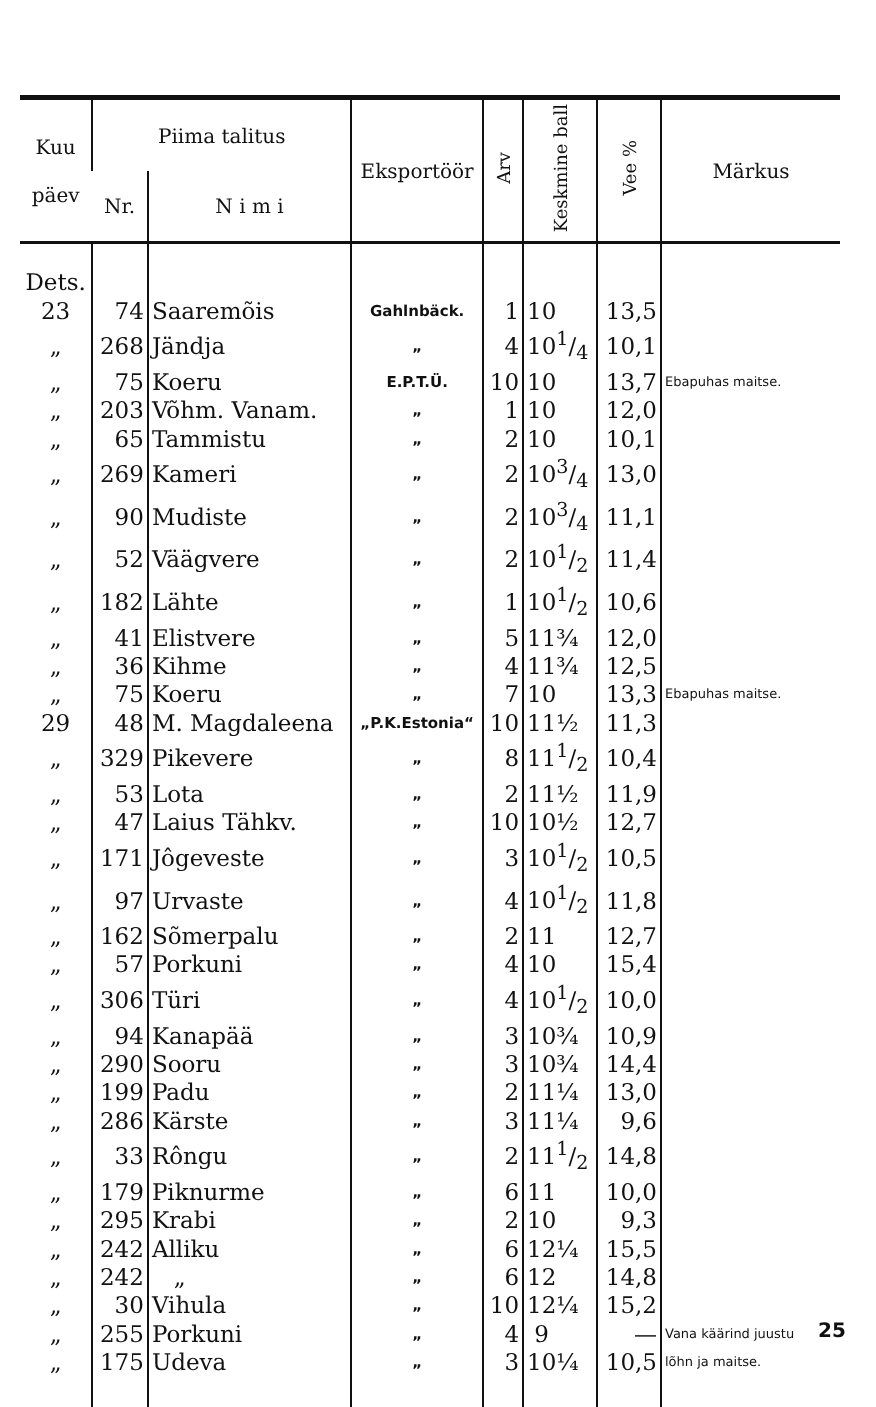| Kuu päev | Piima talitus | | Eksportöör | Arv | Keskmine ball | Vee % | Märkus |
| --- | --- | --- | --- | --- | --- | --- | --- |
| | Nr. | N i m i | | | | | |
| Dets. | | | | | | | |
| 23 | 74 | Saaremõis | Gahlnbäck. | 1 | 10 | 13,5 | |
| „ | 268 | Jändja | „ | 4 | 101/4 | 10,1 | |
| „ | 75 | Koeru | E.P.T.Ü. | 10 | 10 | 13,7 | Ebapuhas maitse. |
| „ | 203 | Võhm. Vanam. | „ | 1 | 10 | 12,0 | |
| „ | 65 | Tammistu | „ | 2 | 10 | 10,1 | |
| „ | 269 | Kameri | „ | 2 | 103/4 | 13,0 | |
| „ | 90 | Mudiste | „ | 2 | 103/4 | 11,1 | |
| „ | 52 | Väägvere | „ | 2 | 101/2 | 11,4 | |
| „ | 182 | Lähte | „ | 1 | 101/2 | 10,6 | |
| „ | 41 | Elistvere | „ | 5 | 11¾ | 12,0 | |
| „ | 36 | Kihme | „ | 4 | 11¾ | 12,5 | |
| „ | 75 | Koeru | „ | 7 | 10 | 13,3 | Ebapuhas maitse. |
| 29 | 48 | M. Magdaleena | „P.K.Estonia“ | 10 | 11½ | 11,3 | |
| „ | 329 | Pikevere | „ | 8 | 111/2 | 10,4 | |
| „ | 53 | Lota | „ | 2 | 11½ | 11,9 | |
| „ | 47 | Laius Tähkv. | „ | 10 | 10½ | 12,7 | |
| „ | 171 | Jôgeveste | „ | 3 | 101/2 | 10,5 | |
| „ | 97 | Urvaste | „ | 4 | 101/2 | 11,8 | |
| „ | 162 | Sõmerpalu | „ | 2 | 11 | 12,7 | |
| „ | 57 | Porkuni | „ | 4 | 10 | 15,4 | |
| „ | 306 | Türi | „ | 4 | 101/2 | 10,0 | |
| „ | 94 | Kanapää | „ | 3 | 10¾ | 10,9 | |
| „ | 290 | Sooru | „ | 3 | 10¾ | 14,4 | |
| „ | 199 | Padu | „ | 2 | 11¼ | 13,0 | |
| „ | 286 | Kärste | „ | 3 | 11¼ | 9,6 | |
| „ | 33 | Rôngu | „ | 2 | 111/2 | 14,8 | |
| „ | 179 | Piknurme | „ | 6 | 11 | 10,0 | |
| „ | 295 | Krabi | „ | 2 | 10 | 9,3 | |
| „ | 242 | Alliku | „ | 6 | 12¼ | 15,5 | |
| „ | 242 | „ | „ | 6 | 12 | 14,8 | |
| „ | 30 | Vihula | „ | 10 | 12¼ | 15,2 | |
| „ | 255 | Porkuni | „ | 4 | 9 | — | Vana käärind juustu lõhn ja maitse. |
| „ | 175 | Udeva | „ | 3 | 10¼ | 10,5 | |
25